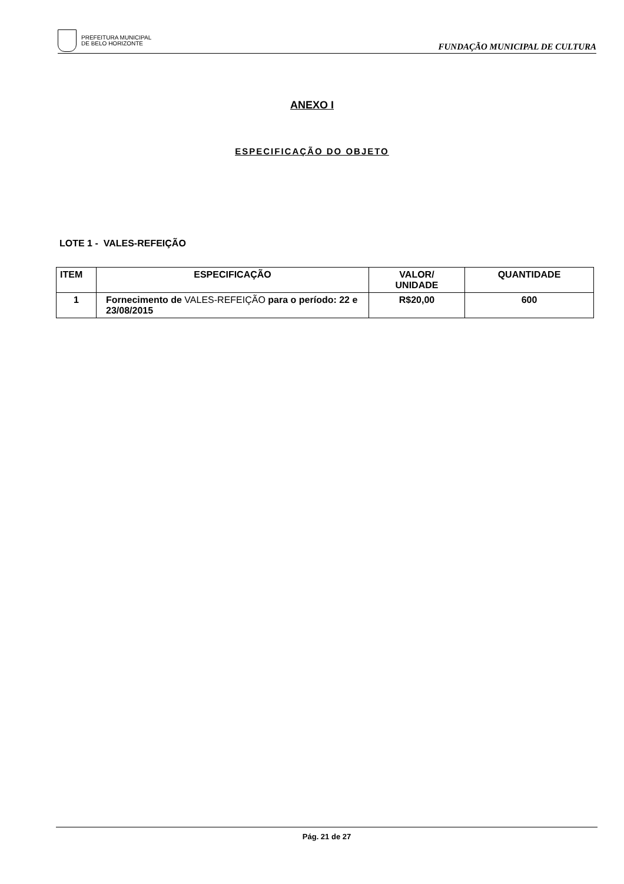PREFEITURA MUNICIPAL
DE BELO HORIZONTE
FUNDAÇÃO MUNICIPAL DE CULTURA
ANEXO I
ESPECIFICAÇÃO DO OBJETO
LOTE 1 - VALES-REFEIÇÃO
| ITEM | ESPECIFICAÇÃO | VALOR/ UNIDADE | QUANTIDADE |
| --- | --- | --- | --- |
| 1 | Fornecimento de VALES-REFEIÇÃO para o período: 22 e 23/08/2015 | R$20,00 | 600 |
Pág. 21 de 27